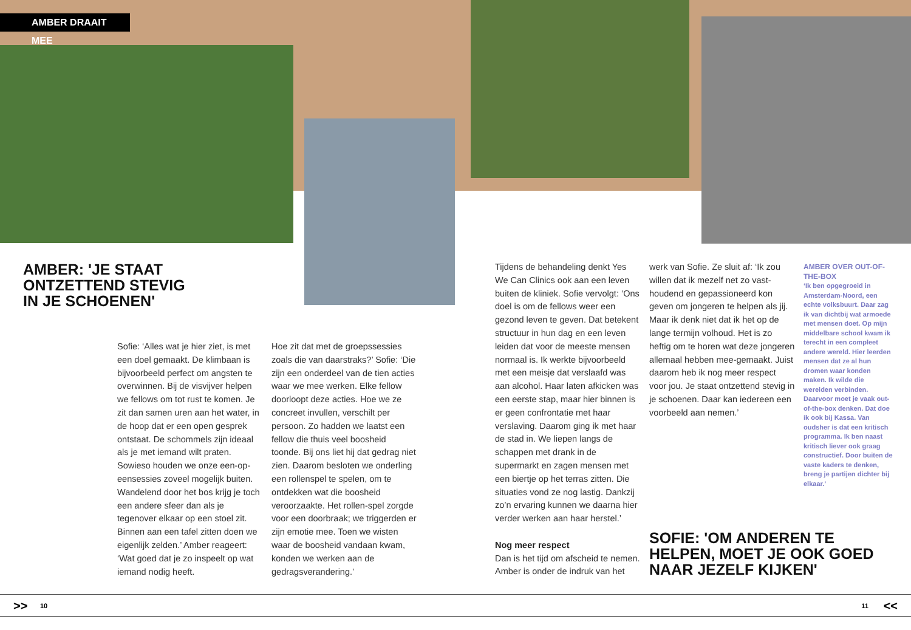AMBER DRAAIT MEE
AMBER: 'JE STAAT
ONTZETTEND STEVIG
IN JE SCHOENEN'
Sofie: ‘Alles wat je hier ziet, is met een doel gemaakt. De klimbaan is bijvoorbeeld perfect om angsten te overwinnen. Bij de visvijver helpen we fellows om tot rust te komen. Je zit dan samen uren aan het water, in de hoop dat er een open gesprek ontstaat. De schommels zijn ideaal als je met iemand wilt praten. Sowieso houden we onze een-op-eensessies zoveel mogelijk buiten. Wandelend door het bos krijg je toch een andere sfeer dan als je tegenover elkaar op een stoel zit. Binnen aan een tafel zitten doen we eigenlijk zelden.’ Amber reageert: ‘Wat goed dat je zo inspeelt op wat iemand nodig heeft.
Hoe zit dat met de groepssessies zoals die van daarstraks?’ Sofie: ‘Die zijn een onderdeel van de tien acties waar we mee werken. Elke fellow doorloopt deze acties. Hoe we ze concreet invullen, verschilt per persoon. Zo hadden we laatst een fellow die thuis veel boosheid toonde. Bij ons liet hij dat gedrag niet zien. Daarom besloten we onderling een rollenspel te spelen, om te ontdekken wat die boosheid veroorzaakte. Het rollen-spel zorgde voor een doorbraak; we triggerden er zijn emotie mee. Toen we wisten waar de boosheid vandaan kwam, konden we werken aan de gedragsverandering.’
Tijdens de behandeling denkt Yes We Can Clinics ook aan een leven buiten de kliniek. Sofie vervolgt: ‘Ons doel is om de fellows weer een gezond leven te geven. Dat betekent structuur in hun dag en een leven leiden dat voor de meeste mensen normaal is. Ik werkte bijvoorbeeld met een meisje dat verslaafd was aan alcohol. Haar laten afkicken was een eerste stap, maar hier binnen is er geen confrontatie met haar verslaving. Daarom ging ik met haar de stad in. We liepen langs de schappen met drank in de supermarkt en zagen mensen met een biertje op het terras zitten. Die situaties vond ze nog lastig. Dankzij zo’n ervaring kunnen we daarna hier verder werken aan haar herstel.’
Nog meer respect
Dan is het tijd om afscheid te nemen. Amber is onder de indruk van het
werk van Sofie. Ze sluit af: ‘Ik zou willen dat ik mezelf net zo vast-houdend en gepassioneerd kon geven om jongeren te helpen als jij. Maar ik denk niet dat ik het op de lange termijn volhoud. Het is zo heftig om te horen wat deze jongeren allemaal hebben mee-gemaakt. Juist daarom heb ik nog meer respect voor jou. Je staat ontzettend stevig in je schoenen. Daar kan iedereen een voorbeeld aan nemen.’
AMBER OVER OUT-OF-THE-BOX
‘Ik ben opgegroeid in Amsterdam-Noord, een echte volksbuurt. Daar zag ik van dichtbij wat armoede met mensen doet. Op mijn middelbare school kwam ik terecht in een compleet andere wereld. Hier leerden mensen dat ze al hun dromen waar konden maken. Ik wilde die werelden verbinden. Daarvoor moet je vaak out-of-the-box denken. Dat doe ik ook bij Kassa. Van oudsher is dat een kritisch programma. Ik ben naast kritisch liever ook graag constructief. Door buiten de vaste kaders te denken, breng je partijen dichter bij elkaar.’
SOFIE: 'OM ANDEREN TE
HELPEN, MOET JE OOK GOED
NAAR JEZELF KIJKEN'
>> 10 11 <<